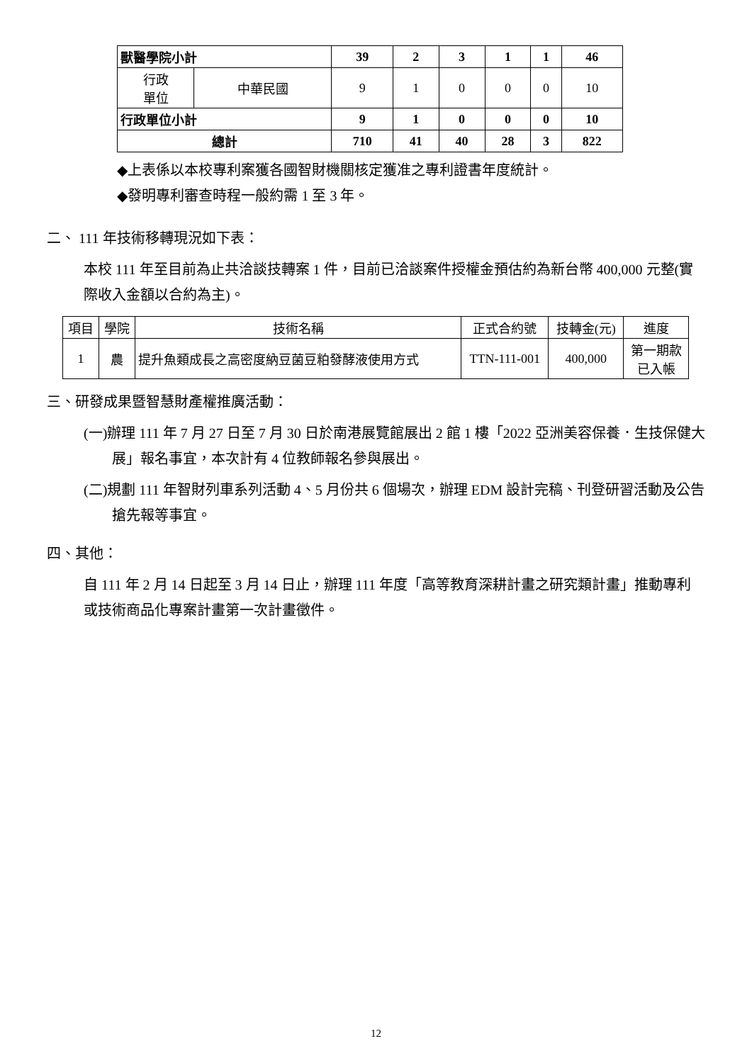| 獸醫學院小計 | | 39 | 2 | 3 | 1 | 1 | 46 |
| 行政 單位 | 中華民國 | 9 | 1 | 0 | 0 | 0 | 10 |
| 行政單位小計 | | 9 | 1 | 0 | 0 | 0 | 10 |
| 總計 | | 710 | 41 | 40 | 28 | 3 | 822 |
◆上表係以本校專利案獲各國智財機關核定獲准之專利證書年度統計。
◆發明專利審查時程一般約需 1 至 3 年。
二、 111 年技術移轉現況如下表：
本校 111 年至目前為止共洽談技轉案 1 件，目前已洽談案件授權金預估約為新台幣 400,000 元整(實際收入金額以合約為主)。
| 項目 | 學院 | 技術名稱 | 正式合約號 | 技轉金(元) | 進度 |
| 1 | 農 | 提升魚類成長之高密度納豆菌豆粕發酵液使用方式 | TTN-111-001 | 400,000 | 第一期款 已入帳 |
三、研發成果暨智慧財產權推廣活動：
(一)辦理 111 年 7 月 27 日至 7 月 30 日於南港展覽館展出 2 館 1 樓「2022 亞洲美容保養．生技保健大展」報名事宜，本次計有 4 位教師報名參與展出。
(二)規劃 111 年智財列車系列活動 4、5 月份共 6 個場次，辦理 EDM 設計完稿、刊登研習活動及公告搶先報等事宜。
四、其他：
自 111 年 2 月 14 日起至 3 月 14 日止，辦理 111 年度「高等教育深耕計畫之研究類計畫」推動專利或技術商品化專案計畫第一次計畫徵件。
12